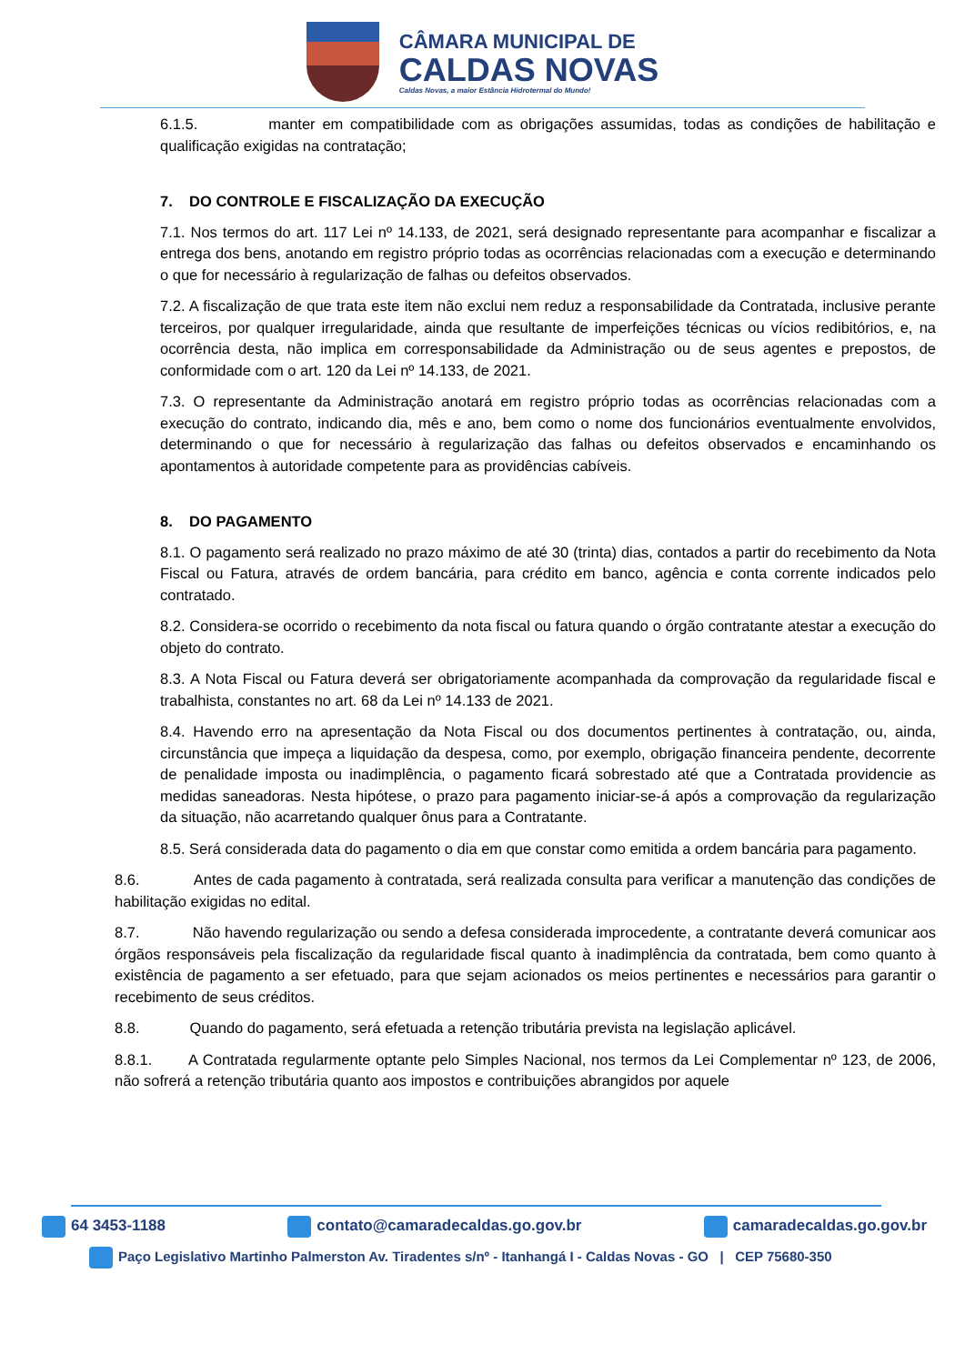CÂMARA MUNICIPAL DE
CALDAS NOVAS
Caldas Novas, a maior Estância Hidrotermal do Mundo!
6.1.5. manter em compatibilidade com as obrigações assumidas, todas as condições de habilitação e qualificação exigidas na contratação;
7. DO CONTROLE E FISCALIZAÇÃO DA EXECUÇÃO
7.1. Nos termos do art. 117 Lei nº 14.133, de 2021, será designado representante para acompanhar e fiscalizar a entrega dos bens, anotando em registro próprio todas as ocorrências relacionadas com a execução e determinando o que for necessário à regularização de falhas ou defeitos observados.
7.2. A fiscalização de que trata este item não exclui nem reduz a responsabilidade da Contratada, inclusive perante terceiros, por qualquer irregularidade, ainda que resultante de imperfeições técnicas ou vícios redibitórios, e, na ocorrência desta, não implica em corresponsabilidade da Administração ou de seus agentes e prepostos, de conformidade com o art. 120 da Lei nº 14.133, de 2021.
7.3. O representante da Administração anotará em registro próprio todas as ocorrências relacionadas com a execução do contrato, indicando dia, mês e ano, bem como o nome dos funcionários eventualmente envolvidos, determinando o que for necessário à regularização das falhas ou defeitos observados e encaminhando os apontamentos à autoridade competente para as providências cabíveis.
8. DO PAGAMENTO
8.1. O pagamento será realizado no prazo máximo de até 30 (trinta) dias, contados a partir do recebimento da Nota Fiscal ou Fatura, através de ordem bancária, para crédito em banco, agência e conta corrente indicados pelo contratado.
8.2. Considera-se ocorrido o recebimento da nota fiscal ou fatura quando o órgão contratante atestar a execução do objeto do contrato.
8.3. A Nota Fiscal ou Fatura deverá ser obrigatoriamente acompanhada da comprovação da regularidade fiscal e trabalhista, constantes no art. 68 da Lei nº 14.133 de 2021.
8.4. Havendo erro na apresentação da Nota Fiscal ou dos documentos pertinentes à contratação, ou, ainda, circunstância que impeça a liquidação da despesa, como, por exemplo, obrigação financeira pendente, decorrente de penalidade imposta ou inadimplência, o pagamento ficará sobrestado até que a Contratada providencie as medidas saneadoras. Nesta hipótese, o prazo para pagamento iniciar-se-á após a comprovação da regularização da situação, não acarretando qualquer ônus para a Contratante.
8.5. Será considerada data do pagamento o dia em que constar como emitida a ordem bancária para pagamento.
8.6. Antes de cada pagamento à contratada, será realizada consulta para verificar a manutenção das condições de habilitação exigidas no edital.
8.7. Não havendo regularização ou sendo a defesa considerada improcedente, a contratante deverá comunicar aos órgãos responsáveis pela fiscalização da regularidade fiscal quanto à inadimplência da contratada, bem como quanto à existência de pagamento a ser efetuado, para que sejam acionados os meios pertinentes e necessários para garantir o recebimento de seus créditos.
8.8. Quando do pagamento, será efetuada a retenção tributária prevista na legislação aplicável.
8.8.1. A Contratada regularmente optante pelo Simples Nacional, nos termos da Lei Complementar nº 123, de 2006, não sofrerá a retenção tributária quanto aos impostos e contribuições abrangidos por aquele
64 3453-1188 contato@camaradecaldas.go.gov.br camaradecaldas.go.gov.br
Paço Legislativo Martinho Palmerston Av. Tiradentes s/nº - Itanhangá I - Caldas Novas - GO | CEP 75680-350